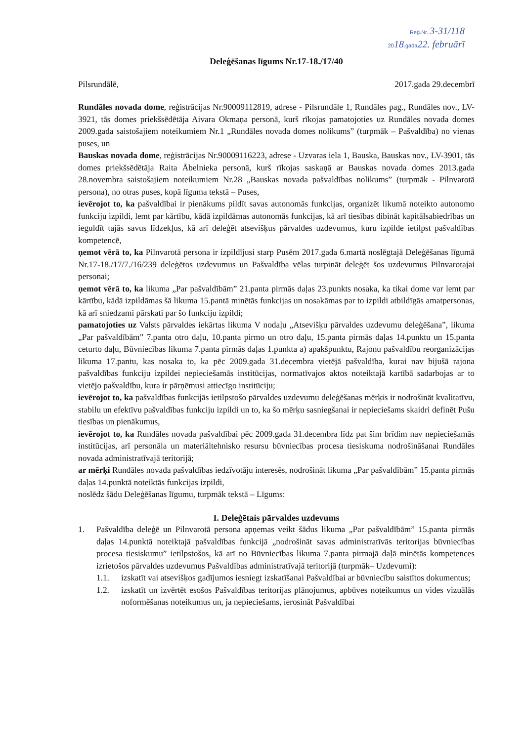Reģ.Nr. 3-31/118
2018.gada22. februārī
Deleģēšanas līgums Nr.17-18./17/40
Pilsrundālē, 2017.gada 29.decembrī
Rundāles novada dome, reģistrācijas Nr.90009112819, adrese - Pilsrundāle 1, Rundāles pag., Rundāles nov., LV-3921, tās domes priekšsēdētāja Aivara Okmaņa personā, kurš rīkojas pamatojoties uz Rundāles novada domes 2009.gada saistošajiem noteikumiem Nr.1 „Rundāles novada domes nolikums” (turpmāk – Pašvaldība) no vienas puses, un
Bauskas novada dome, reģistrācijas Nr.90009116223, adrese - Uzvaras iela 1, Bauska, Bauskas nov., LV-3901, tās domes priekšsēdētāja Raita Ābelnieka personā, kurš rīkojas saskaņā ar Bauskas novada domes 2013.gada 28.novembra saistošajiem noteikumiem Nr.28 „Bauskas novada pašvaldības nolikums” (turpmāk - Pilnvarotā persona), no otras puses, kopā līguma tekstā – Puses,
ievērojot to, ka pašvaldībai ir pienākums pildīt savas autonomās funkcijas, organizēt likumā noteikto autonomo funkciju izpildi, lemt par kārtību, kādā izpildāmas autonomās funkcijas, kā arī tiesības dibināt kapitālsabiedrības un ieguldīt tajās savus līdzekļus, kā arī deleģēt atsevišķus pārvaldes uzdevumus, kuru izpilde ietilpst pašvaldības kompetencē,
ņemot vērā to, ka Pilnvarotā persona ir izpildījusi starp Pusēm 2017.gada 6.martā noslēgtajā Deleģēšanas līgumā Nr.17-18./17/7./16/239 deleģētos uzdevumus un Pašvaldība vēlas turpināt deleģēt šos uzdevumus Pilnvarotajai personai;
ņemot vērā to, ka likuma „Par pašvaldībām” 21.panta pirmās daļas 23.punkts nosaka, ka tikai dome var lemt par kārtību, kādā izpildāmas šā likuma 15.pantā minētās funkcijas un nosakāmas par to izpildi atbildīgās amatpersonas, kā arī sniedzami pārskati par šo funkciju izpildi;
pamatojoties uz Valsts pārvaldes iekārtas likuma V nodaļu „Atsevišķu pārvaldes uzdevumu deleģēšana”, likuma „Par pašvaldībām” 7.panta otro daļu, 10.panta pirmo un otro daļu, 15.panta pirmās daļas 14.punktu un 15.panta ceturto daļu, Būvniecības likuma 7.panta pirmās daļas 1.punkta a) apakšpunktu, Rajonu pašvaldību reorganizācijas likuma 17.pantu, kas nosaka to, ka pēc 2009.gada 31.decembra vietējā pašvaldība, kurai nav bijušā rajona pašvaldības funkciju izpildei nepieciešamās institūcijas, normatīvajos aktos noteiktajā kartībā sadarbojas ar to vietējo pašvaldību, kura ir pārņēmusi attiecīgo institūciju;
ievērojot to, ka pašvaldības funkcijās ietilpstošo pārvaldes uzdevumu deleģēšanas mērķis ir nodrošināt kvalitatīvu, stabilu un efektīvu pašvaldības funkciju izpildi un to, ka šo mērķu sasniegšanai ir nepieciešams skaidri definēt Pušu tiesības un pienākumus,
ievērojot to, ka Rundāles novada pašvaldībai pēc 2009.gada 31.decembra līdz pat šim brīdim nav nepieciešamās institūcijas, arī personāla un materiāltehnisko resursu būvniecības procesa tiesiskuma nodrošināšanai Rundāles novada administratīvajā teritorijā;
ar mērķi Rundāles novada pašvaldības iedzīvotāju interesēs, nodrošināt likuma „Par pašvaldībām” 15.panta pirmās daļas 14.punktā noteiktās funkcijas izpildi,
noslēdz šādu Deleģēšanas līgumu, turpmāk tekstā – Līgums:
I. Deleģētais pārvaldes uzdevums
1. Pašvaldība deleģē un Pilnvarotā persona apņemas veikt šādus likuma „Par pašvaldībām” 15.panta pirmās daļas 14.punktā noteiktajā pašvaldības funkcijā „nodrošināt savas administratīvās teritorijas būvniecības procesa tiesiskumu” ietilpstošos, kā arī no Būvniecības likuma 7.panta pirmajā daļā minētās kompetences izrietošos pārvaldes uzdevumus Pašvaldības administratīvajā teritorijā (turpmāk– Uzdevumi):
1.1. izskatīt vai atsevišķos gadījumos iesniegt izskatīšanai Pašvaldībai ar būvniecību saistītos dokumentus;
1.2. izskatīt un izvērtēt esošos Pašvaldības teritorijas plānojumus, apbūves noteikumus un vides vizuālās noformēšanas noteikumus un, ja nepieciešams, ierosināt Pašvaldībai